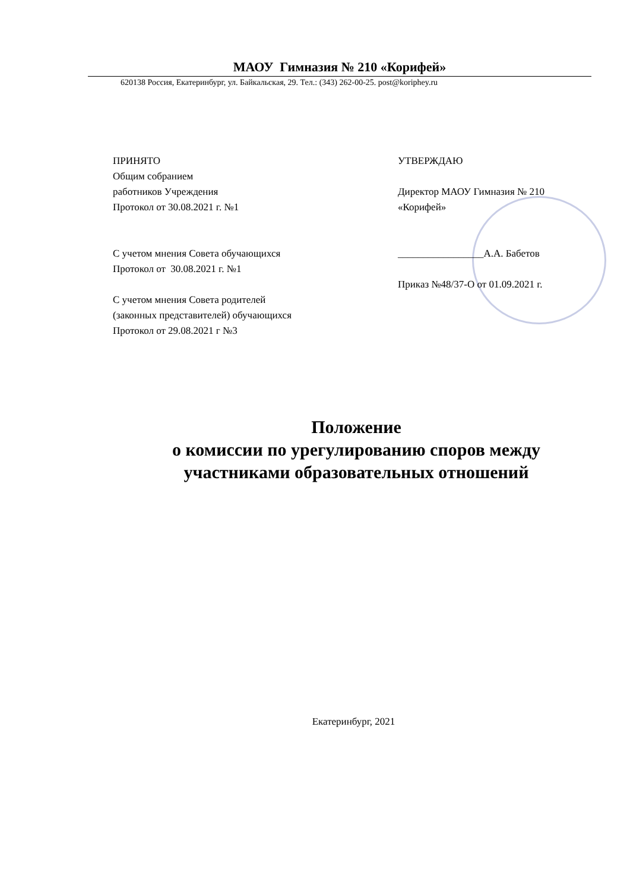МАОУ Гимназия № 210 «Корифей»
620138 Россия, Екатеринбург, ул. Байкальская, 29. Тел.: (343) 262-00-25. post@koriphey.ru
ПРИНЯТО
Общим собранием
работников Учреждения
Протокол от 30.08.2021 г. №1
С учетом мнения Совета обучающихся
Протокол от 30.08.2021 г. №1
С учетом мнения Совета родителей
(законных представителей) обучающихся
Протокол от 29.08.2021 г №3
УТВЕРЖДАЮ
Директор МАОУ Гимназия № 210
«Корифей»
_________________А.А. Бабетов
Приказ №48/37-О от 01.09.2021 г.
Положение
о комиссии по урегулированию споров между
участниками образовательных отношений
Екатеринбург, 2021